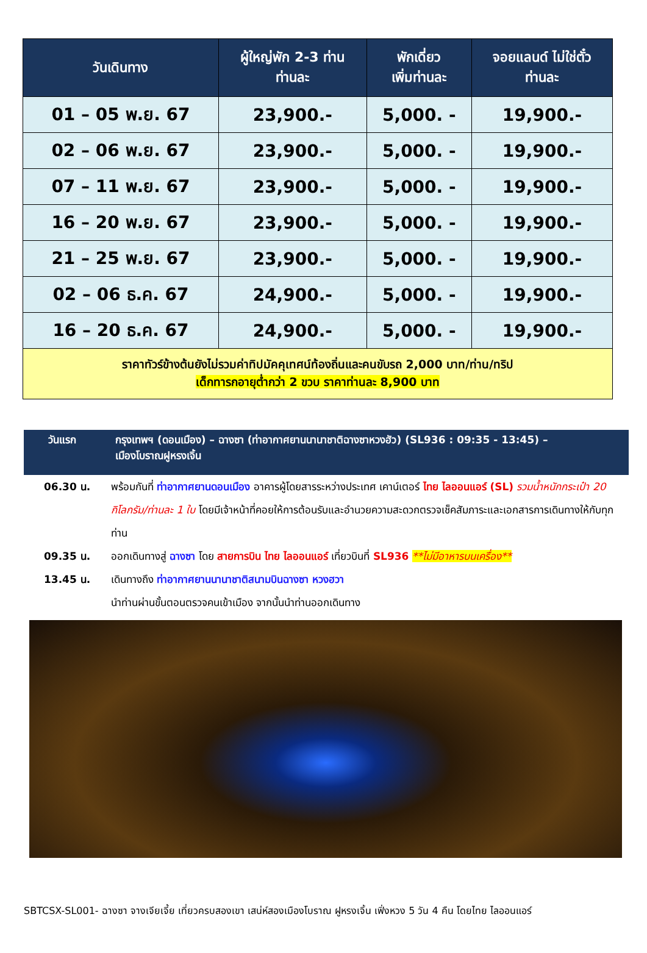| วันเดินทาง | ผู้ใหญ่พัก 2-3 ท่าน ท่านละ | พักเดี่ยว เพิ่มท่านละ | จอยแลนด์ ไม่ใช่ตั๋ว ท่านละ |
| --- | --- | --- | --- |
| 01 – 05 พ.ย. 67 | 23,900.- | 5,000. - | 19,900.- |
| 02 – 06 พ.ย. 67 | 23,900.- | 5,000. - | 19,900.- |
| 07 – 11 พ.ย. 67 | 23,900.- | 5,000. - | 19,900.- |
| 16 – 20 พ.ย. 67 | 23,900.- | 5,000. - | 19,900.- |
| 21 – 25 พ.ย. 67 | 23,900.- | 5,000. - | 19,900.- |
| 02 – 06 ธ.ค. 67 | 24,900.- | 5,000. - | 19,900.- |
| 16 – 20 ธ.ค. 67 | 24,900.- | 5,000. - | 19,900.- |
| ราคาทัวร์ข้างต้นยังไม่รวมค่าทิปมัคคุเทศน์ท้องถิ่นและคนขับรถ 2,000 บาท/ท่าน/ทริป เด็กทารกอายุต่ำกว่า 2 ขวบ ราคาท่านละ 8,900 บาท | | | |
วันแรก กรุงเทพฯ (ดอนเมือง) – ฉางซา (ท่าอากาศยานนานาชาติฉางซาหวงฮัว) (SL936 : 09:35 - 13:45) –
เมืองโบราณฝูหรงเจิ้น
06.30 น. พร้อมกันที่ ท่าอากาศยานดอนเมือง อาคารผู้โดยสารระหว่างประเทศ เคาน์เตอร์ ไทย ไลออนแอร์ (SL) รวมน้ำหนักกระเป๋า 20 กิโลกรัม/ท่านละ 1 ใบ โดยมีเจ้าหน้าที่คอยให้การต้อนรับและอำนวยความสะดวกตรวจเช็คสัมภาระและเอกสารการเดินทางให้กับทุกท่าน
09.35 น. ออกเดินทางสู่ ฉางซา โดย สายการบิน ไทย ไลออนแอร์ เที่ยวบินที่ SL936 **ไม่มีอาหารบนเครื่อง**
13.45 น. เดินทางถึง ท่าอากาศยานนานาชาติสนามบินฉางซา หวงฮวา
นำท่านผ่านขั้นตอนตรวจคนเข้าเมือง จากนั้นนำท่านออกเดินทาง
SBTCSX-SL001- ฉางซา จางเจียเจี้ย เที่ยวครบสองเขา เสน่ห์สองเมืองโบราณ ฝูหรงเจิ้น เฟิ่งหวง 5 วัน 4 คืน โดยไทย ไลออนแอร์